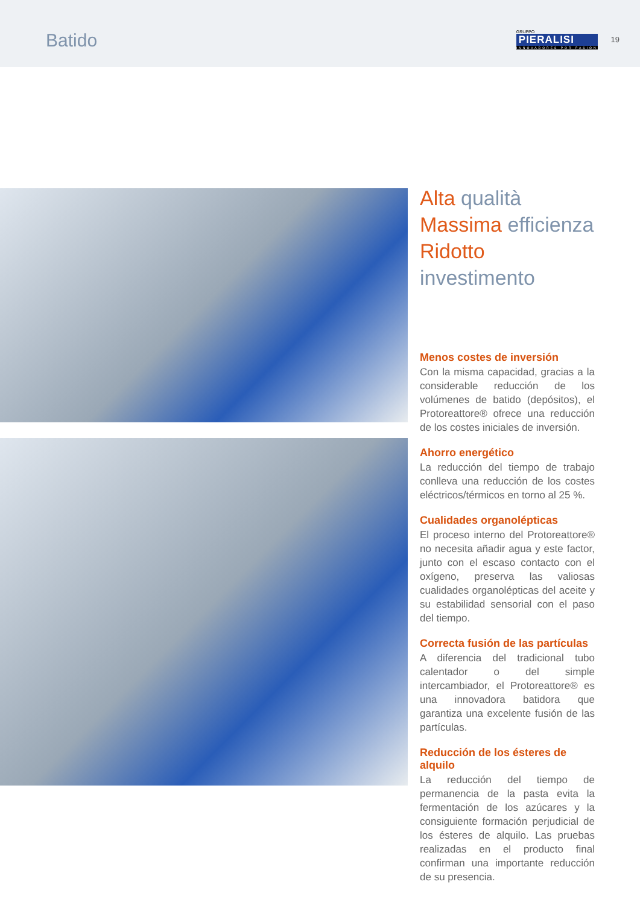Batido
GRUPPO
PIERALISI
INNOVADORES POR PASIÓN
19
Alta qualità
Massima efficienza
Ridotto investimento
Menos costes de inversión
Con la misma capacidad, gracias a la considerable reducción de los volúmenes de batido (depósitos), el Protoreattore® ofrece una reducción de los costes iniciales de inversión.
Ahorro energético
La reducción del tiempo de trabajo conlleva una reducción de los costes eléctricos/térmicos en torno al 25 %.
Cualidades organolépticas
El proceso interno del Protoreattore® no necesita añadir agua y este factor, junto con el escaso contacto con el oxígeno, preserva las valiosas cualidades organolépticas del aceite y su estabilidad sensorial con el paso del tiempo.
Correcta fusión de las partículas
A diferencia del tradicional tubo calentador o del simple intercambiador, el Protoreattore® es una innovadora batidora que garantiza una excelente fusión de las partículas.
Reducción de los ésteres de alquilo
La reducción del tiempo de permanencia de la pasta evita la fermentación de los azúcares y la consiguiente formación perjudicial de los ésteres de alquilo. Las pruebas realizadas en el producto final confirman una importante reducción de su presencia.